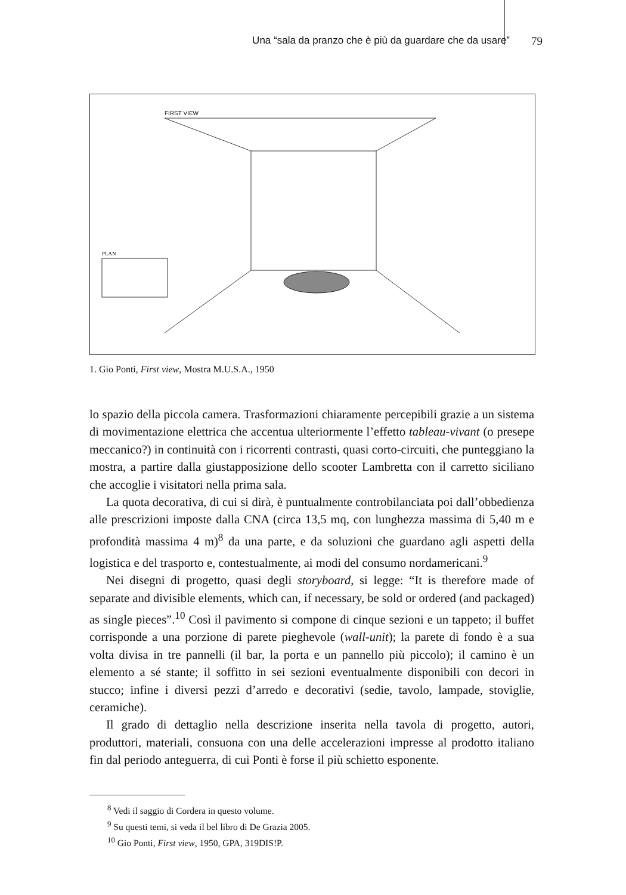Una “sala da pranzo che è più da guardare che da usare” 79
FIRST VIEW
PLAN
1. Gio Ponti, First view, Mostra M.U.S.A., 1950
lo spazio della piccola camera. Trasformazioni chiaramente percepibili grazie a un sistema di movimentazione elettrica che accentua ulteriormente l’effetto tableau-vivant (o presepe meccanico?) in continuità con i ricorrenti contrasti, quasi corto-circuiti, che punteggiano la mostra, a partire dalla giustapposizione dello scooter Lambretta con il carretto siciliano che accoglie i visitatori nella prima sala.
La quota decorativa, di cui si dirà, è puntualmente controbilanciata poi dall’obbedienza alle prescrizioni imposte dalla CNA (circa 13,5 mq, con lunghezza massima di 5,40 m e profondità massima 4 m)<sup>8</sup> da una parte, e da soluzioni che guardano agli aspetti della logistica e del trasporto e, contestualmente, ai modi del consumo nordamericani.<sup>9</sup>
Nei disegni di progetto, quasi degli storyboard, si legge: “It is therefore made of separate and divisible elements, which can, if necessary, be sold or ordered (and packaged) as single pieces”.<sup>10</sup> Così il pavimento si compone di cinque sezioni e un tappeto; il buffet corrisponde a una porzione di parete pieghevole (wall-unit); la parete di fondo è a sua volta divisa in tre pannelli (il bar, la porta e un pannello più piccolo); il camino è un elemento a sé stante; il soffitto in sei sezioni eventualmente disponibili con decori in stucco; infine i diversi pezzi d’arredo e decorativi (sedie, tavolo, lampade, stoviglie, ceramiche).
Il grado di dettaglio nella descrizione inserita nella tavola di progetto, autori, produttori, materiali, consuona con una delle accelerazioni impresse al prodotto italiano fin dal periodo anteguerra, di cui Ponti è forse il più schietto esponente.
<sup>8</sup> Vedi il saggio di Cordera in questo volume.
<sup>9</sup> Su questi temi, si veda il bel libro di De Grazia 2005.
<sup>10</sup> Gio Ponti, First view, 1950, GPA, 319DIS!P.